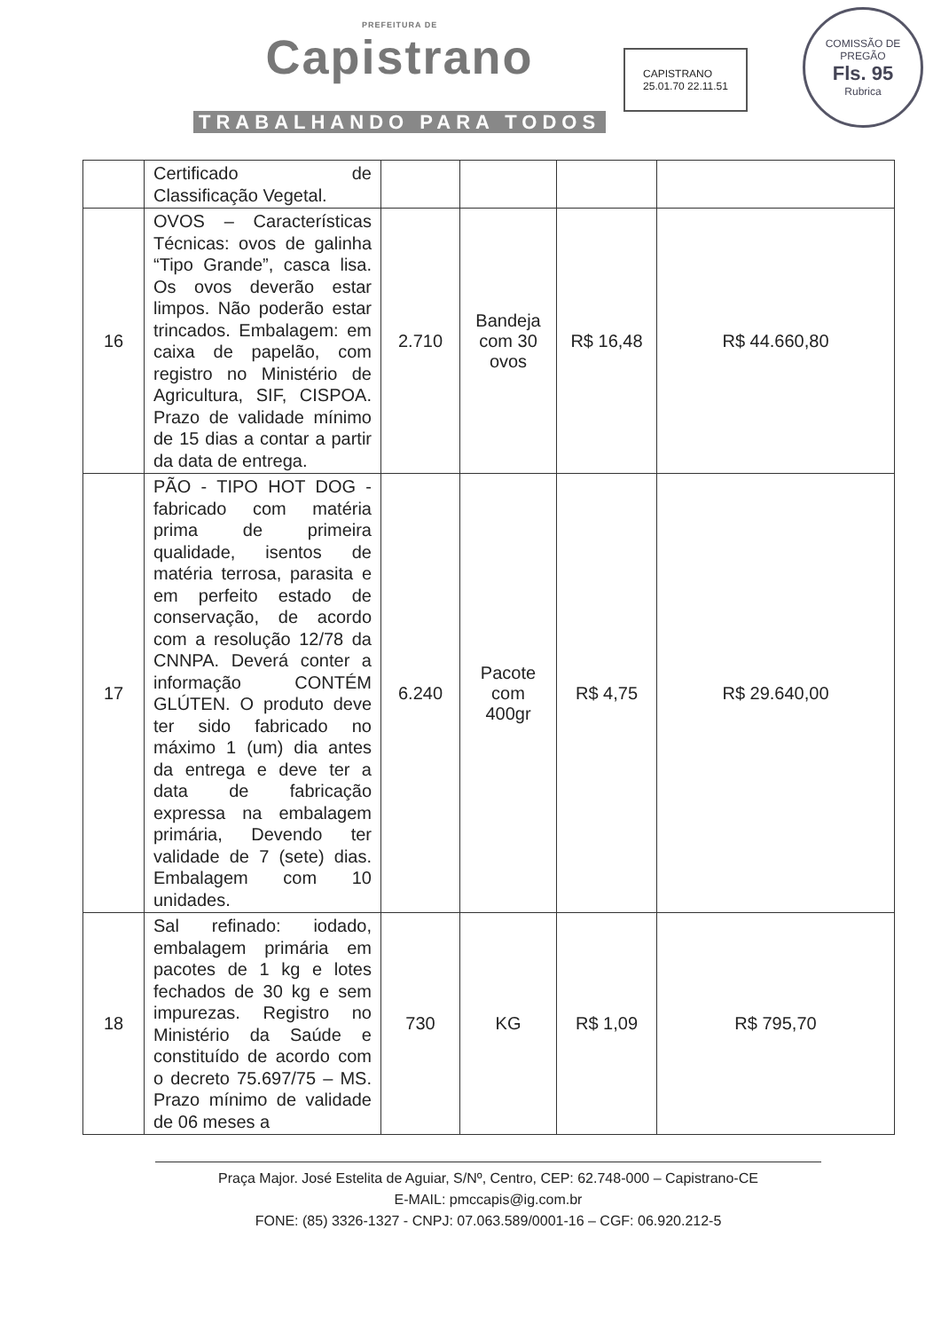PREFEITURA DE
Capistrano
TRABALHANDO PARA TODOS
CAPISTRANO
25.01.70 22.11.51
COMISSÃO DE PREGÃO
Fls. 95
Rubrica
| | Certificado de Classificação Vegetal. | | | | |
| 16 | OVOS – Características Técnicas: ovos de galinha “Tipo Grande”, casca lisa. Os ovos deverão estar limpos. Não poderão estar trincados. Embalagem: em caixa de papelão, com registro no Ministério de Agricultura, SIF, CISPOA. Prazo de validade mínimo de 15 dias a contar a partir da data de entrega. | 2.710 | Bandeja com 30 ovos | R$ 16,48 | R$ 44.660,80 |
| 17 | PÃO - TIPO HOT DOG - fabricado com matéria prima de primeira qualidade, isentos de matéria terrosa, parasita e em perfeito estado de conservação, de acordo com a resolução 12/78 da CNNPA. Deverá conter a informação CONTÉM GLÚTEN. O produto deve ter sido fabricado no máximo 1 (um) dia antes da entrega e deve ter a data de fabricação expressa na embalagem primária, Devendo ter validade de 7 (sete) dias. Embalagem com 10 unidades. | 6.240 | Pacote com 400gr | R$ 4,75 | R$ 29.640,00 |
| 18 | Sal refinado: iodado, embalagem primária em pacotes de 1 kg e lotes fechados de 30 kg e sem impurezas. Registro no Ministério da Saúde e constituído de acordo com o decreto 75.697/75 – MS. Prazo mínimo de validade de 06 meses a | 730 | KG | R$ 1,09 | R$ 795,70 |
Praça Major. José Estelita de Aguiar, S/Nº, Centro, CEP: 62.748-000 – Capistrano-CE
E-MAIL: pmccapis@ig.com.br
FONE: (85) 3326-1327 - CNPJ: 07.063.589/0001-16 – CGF: 06.920.212-5